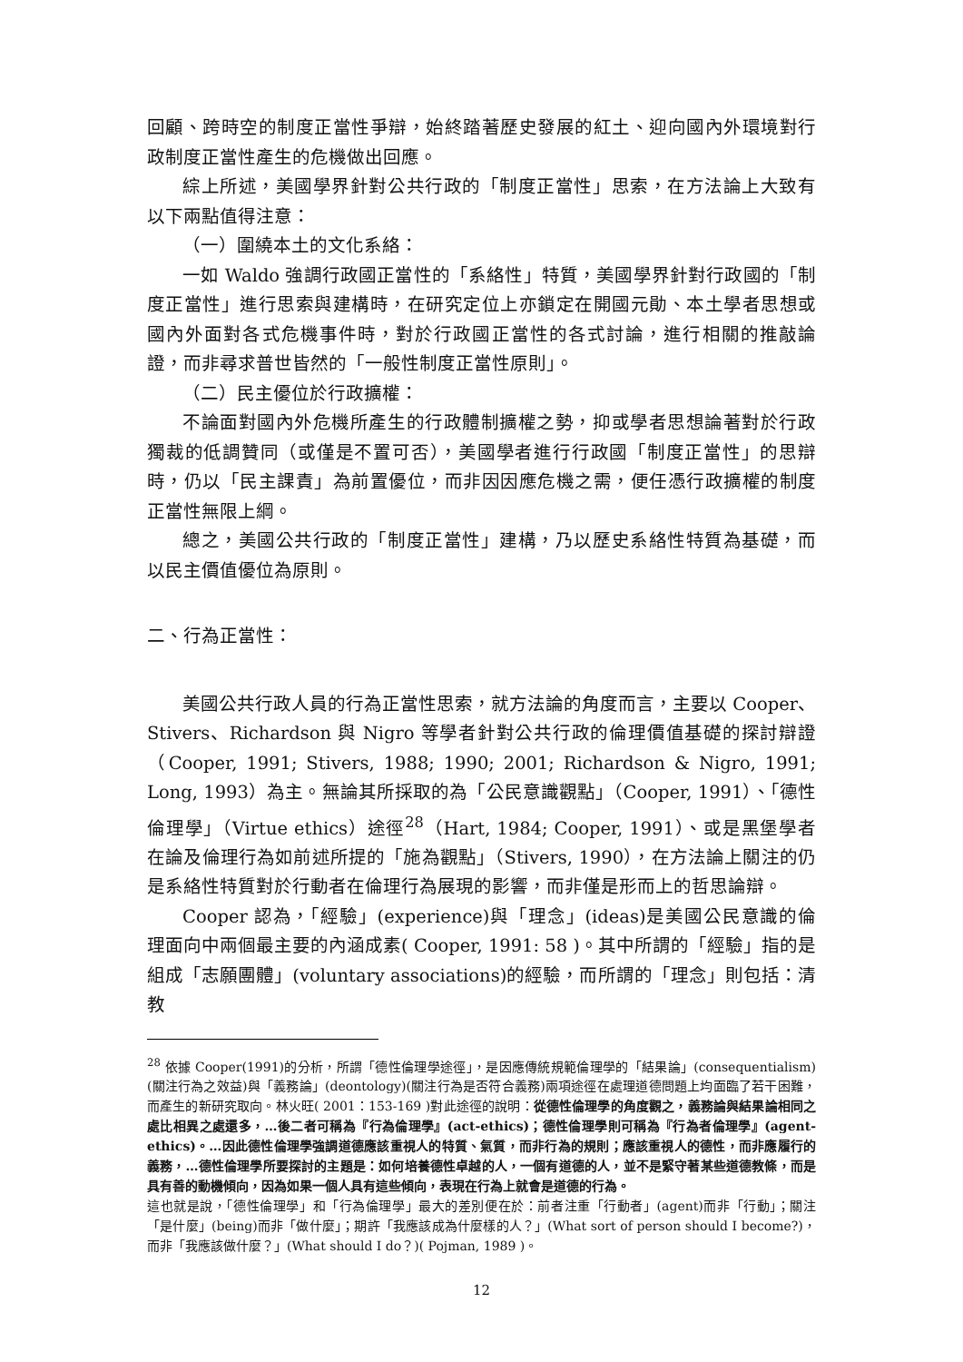回顧、跨時空的制度正當性爭辯，始終踏著歷史發展的紅土、迎向國內外環境對行政制度正當性產生的危機做出回應。
綜上所述，美國學界針對公共行政的「制度正當性」思索，在方法論上大致有以下兩點值得注意：
（一）圍繞本土的文化系絡：
一如 Waldo 強調行政國正當性的「系絡性」特質，美國學界針對行政國的「制度正當性」進行思索與建構時，在研究定位上亦鎖定在開國元勛、本土學者思想或國內外面對各式危機事件時，對於行政國正當性的各式討論，進行相關的推敲論證，而非尋求普世皆然的「一般性制度正當性原則」。
（二）民主優位於行政擴權：
不論面對國內外危機所產生的行政體制擴權之勢，抑或學者思想論著對於行政獨裁的低調贊同（或僅是不置可否），美國學者進行行政國「制度正當性」的思辯時，仍以「民主課責」為前置優位，而非因因應危機之需，便任憑行政擴權的制度正當性無限上綱。
總之，美國公共行政的「制度正當性」建構，乃以歷史系絡性特質為基礎，而以民主價值優位為原則。
二、行為正當性：
美國公共行政人員的行為正當性思索，就方法論的角度而言，主要以 Cooper、Stivers、Richardson 與 Nigro 等學者針對公共行政的倫理價值基礎的探討辯證（Cooper, 1991; Stivers, 1988; 1990; 2001; Richardson & Nigro, 1991; Long, 1993）為主。無論其所採取的為「公民意識觀點」（Cooper, 1991）、「德性倫理學」（Virtue ethics）途徑<sup>28</sup>（Hart, 1984; Cooper, 1991）、或是黑堡學者在論及倫理行為如前述所提的「施為觀點」（Stivers, 1990），在方法論上關注的仍是系絡性特質對於行動者在倫理行為展現的影響，而非僅是形而上的哲思論辯。
Cooper 認為，「經驗」(experience)與「理念」(ideas)是美國公民意識的倫理面向中兩個最主要的內涵成素( Cooper, 1991: 58 )。其中所謂的「經驗」指的是組成「志願團體」(voluntary associations)的經驗，而所謂的「理念」則包括：清教
<sup>28</sup> 依據 Cooper(1991)的分析，所謂「德性倫理學途徑」，是因應傳統規範倫理學的「結果論」(consequentialism)(關注行為之效益)與「義務論」(deontology)(關注行為是否符合義務)兩項途徑在處理道德問題上均面臨了若干困難，而產生的新研究取向。林火旺( 2001：153-169 )對此途徑的說明：從德性倫理學的角度觀之，義務論與結果論相同之處比相異之處還多，…後二者可稱為『行為倫理學』(act-ethics)；德性倫理學則可稱為『行為者倫理學』(agent-ethics)。…因此德性倫理學強調道德應該重視人的特質、氣質，而非行為的規則；應該重視人的德性，而非應履行的義務，…德性倫理學所要探討的主題是：如何培養德性卓越的人，一個有道德的人，並不是緊守著某些道德教條，而是具有善的動機傾向，因為如果一個人具有這些傾向，表現在行為上就會是道德的行為。
這也就是說，「德性倫理學」和「行為倫理學」最大的差別便在於：前者注重「行動者」(agent)而非「行動」；關注「是什麼」(being)而非「做什麼」；期許「我應該成為什麼樣的人？」(What sort of person should I become?)，而非「我應該做什麼？」(What should I do？)( Pojman, 1989 )。
12